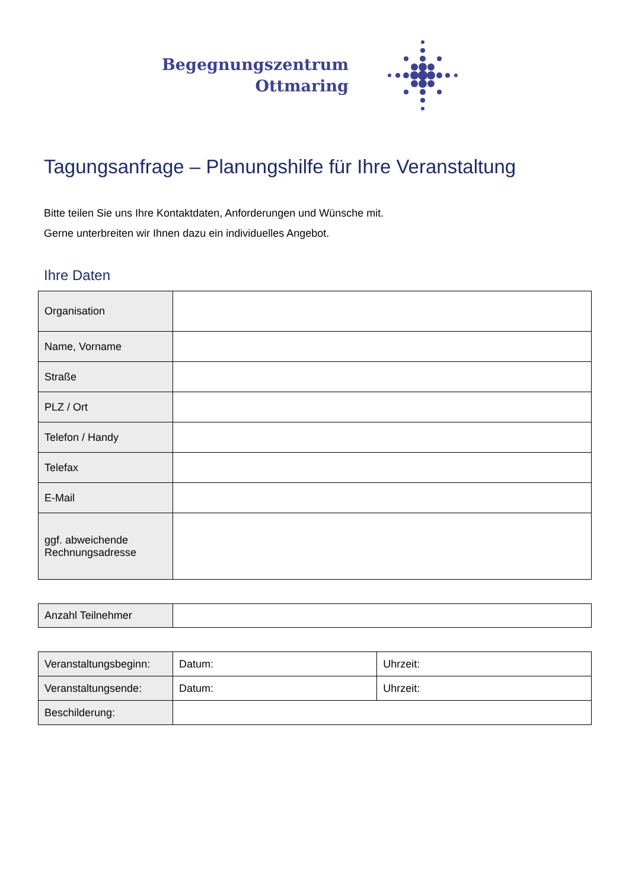Begegnungszentrum
Ottmaring
Tagungsanfrage – Planungshilfe für Ihre Veranstaltung
Bitte teilen Sie uns Ihre Kontaktdaten, Anforderungen und Wünsche mit.
Gerne unterbreiten wir Ihnen dazu ein individuelles Angebot.
Ihre Daten
| Organisation | |
| Name, Vorname | |
| Straße | |
| PLZ / Ort | |
| Telefon / Handy | |
| Telefax | |
| E-Mail | |
| ggf. abweichende Rechnungsadresse | |
| Anzahl Teilnehmer | |
| Veranstaltungsbeginn: | Datum: | Uhrzeit: |
| Veranstaltungsende: | Datum: | Uhrzeit: |
| Beschilderung: | | |